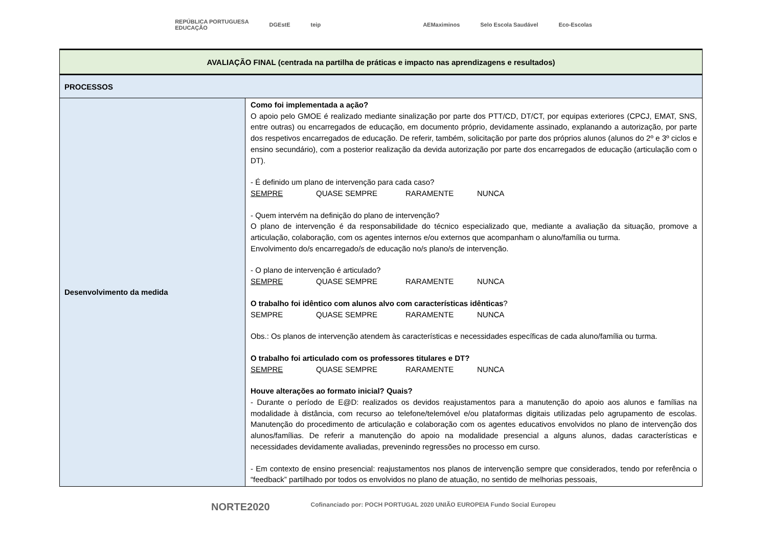REPÚBLICA PORTUGUESA
EDUCAÇÃO DGEstE teip AEMaximinos Selo Escola Saudável Eco-Escolas
| AVALIAÇÃO FINAL (centrada na partilha de práticas e impacto nas aprendizagens e resultados) | |
| PROCESSOS | |
| Desenvolvimento da medida | Como foi implementada a ação? O apoio pelo GMOE é realizado mediante sinalização por parte dos PTT/CD, DT/CT, por equipas exteriores (CPCJ, EMAT, SNS, entre outras) ou encarregados de educação, em documento próprio, devidamente assinado, explanando a autorização, por parte dos respetivos encarregados de educação. De referir, também, solicitação por parte dos próprios alunos (alunos do 2º e 3º ciclos e ensino secundário), com a posterior realização da devida autorização por parte dos encarregados de educação (articulação com o DT). - É definido um plano de intervenção para cada caso? SEMPRE QUASE SEMPRE RARAMENTE NUNCA - Quem intervém na definição do plano de intervenção? O plano de intervenção é da responsabilidade do técnico especializado que, mediante a avaliação da situação, promove a articulação, colaboração, com os agentes internos e/ou externos que acompanham o aluno/família ou turma. Envolvimento do/s encarregado/s de educação no/s plano/s de intervenção. - O plano de intervenção é articulado? SEMPRE QUASE SEMPRE RARAMENTE NUNCA O trabalho foi idêntico com alunos alvo com características idênticas ? SEMPRE QUASE SEMPRE RARAMENTE NUNCA Obs.: Os planos de intervenção atendem às características e necessidades específicas de cada aluno/família ou turma. O trabalho foi articulado com os professores titulares e DT? SEMPRE QUASE SEMPRE RARAMENTE NUNCA Houve alterações ao formato inicial? Quais? - Durante o período de E@D: realizados os devidos reajustamentos para a manutenção do apoio aos alunos e famílias na modalidade à distância, com recurso ao telefone/telemóvel e/ou plataformas digitais utilizadas pelo agrupamento de escolas. Manutenção do procedimento de articulação e colaboração com os agentes educativos envolvidos no plano de intervenção dos alunos/famílias. De referir a manutenção do apoio na modalidade presencial a alguns alunos, dadas características e necessidades devidamente avaliadas, prevenindo regressões no processo em curso. - Em contexto de ensino presencial: reajustamentos nos planos de intervenção sempre que considerados, tendo por referência o “feedback” partilhado por todos os envolvidos no plano de atuação, no sentido de melhorias pessoais, |
NORTE2020 Cofinanciado por: POCH PORTUGAL 2020 UNIÃO EUROPEIA Fundo Social Europeu